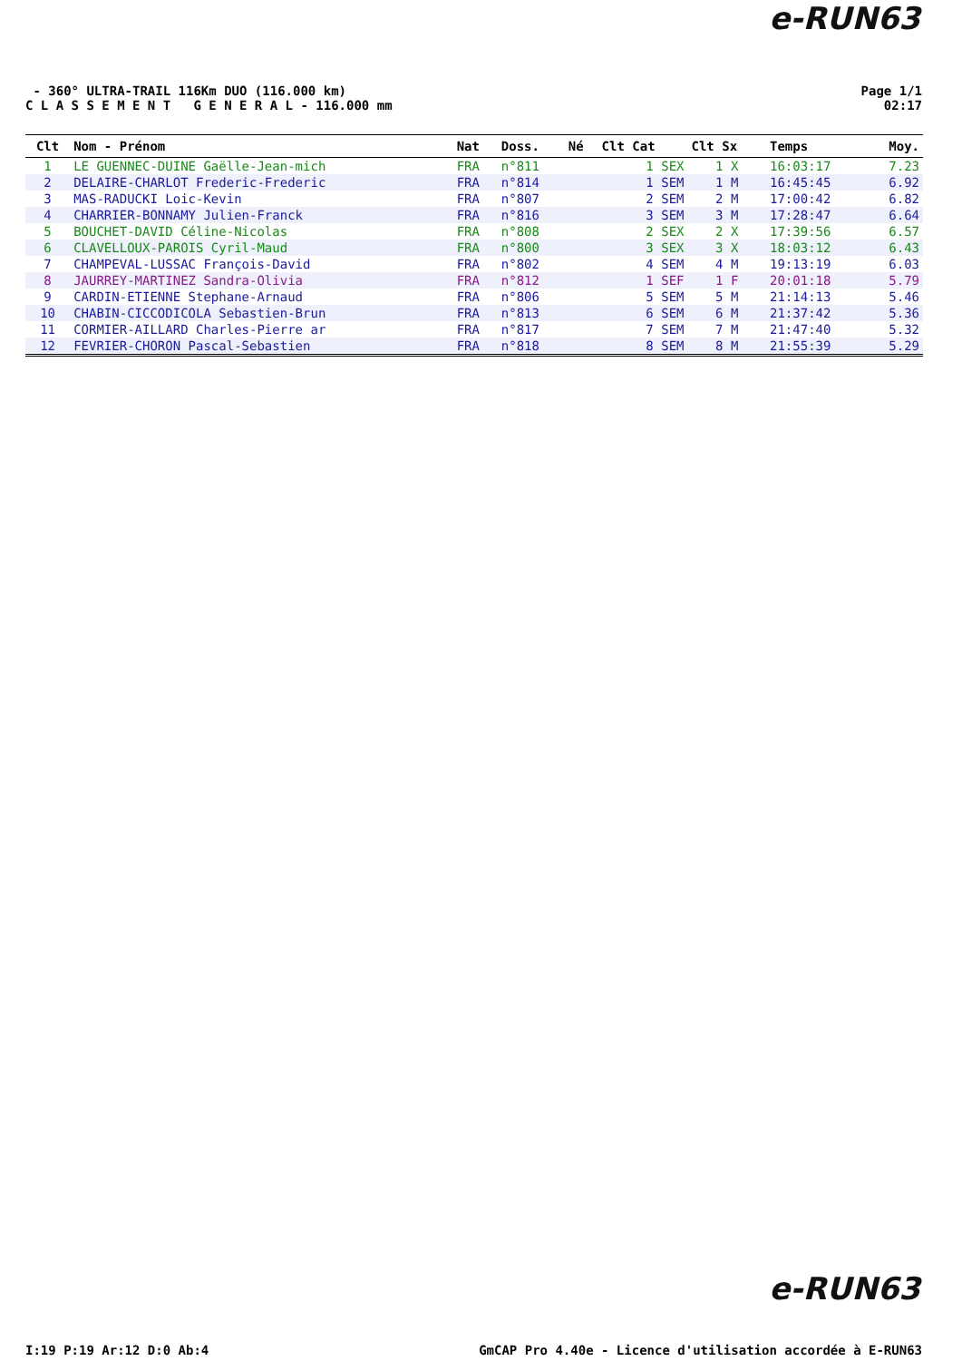e-RUN63
- 360° ULTRA-TRAIL 116Km DUO (116.000 km)
C L A S S E M E N T G E N E R A L - 116.000 mm
Page 1/1
02:17
| Clt | Nom - Prénom | Nat | Doss. | Né | Clt Cat | Clt Sx | Temps | Moy. |
| --- | --- | --- | --- | --- | --- | --- | --- | --- |
| 1 | LE GUENNEC-DUINE Gaëlle-Jean-mich | FRA | n°811 | | 1 SEX | 1 X | 16:03:17 | 7.23 |
| 2 | DELAIRE-CHARLOT Frederic-Frederic | FRA | n°814 | | 1 SEM | 1 M | 16:45:45 | 6.92 |
| 3 | MAS-RADUCKI Loic-Kevin | FRA | n°807 | | 2 SEM | 2 M | 17:00:42 | 6.82 |
| 4 | CHARRIER-BONNAMY Julien-Franck | FRA | n°816 | | 3 SEM | 3 M | 17:28:47 | 6.64 |
| 5 | BOUCHET-DAVID Céline-Nicolas | FRA | n°808 | | 2 SEX | 2 X | 17:39:56 | 6.57 |
| 6 | CLAVELLOUX-PAROIS Cyril-Maud | FRA | n°800 | | 3 SEX | 3 X | 18:03:12 | 6.43 |
| 7 | CHAMPEVAL-LUSSAC François-David | FRA | n°802 | | 4 SEM | 4 M | 19:13:19 | 6.03 |
| 8 | JAURREY-MARTINEZ Sandra-Olivia | FRA | n°812 | | 1 SEF | 1 F | 20:01:18 | 5.79 |
| 9 | CARDIN-ETIENNE Stephane-Arnaud | FRA | n°806 | | 5 SEM | 5 M | 21:14:13 | 5.46 |
| 10 | CHABIN-CICCODICOLA Sebastien-Brun | FRA | n°813 | | 6 SEM | 6 M | 21:37:42 | 5.36 |
| 11 | CORMIER-AILLARD Charles-Pierre ar | FRA | n°817 | | 7 SEM | 7 M | 21:47:40 | 5.32 |
| 12 | FEVRIER-CHORON Pascal-Sebastien | FRA | n°818 | | 8 SEM | 8 M | 21:55:39 | 5.29 |
e-RUN63
I:19 P:19 Ar:12 D:0 Ab:4 GmCAP Pro 4.40e - Licence d'utilisation accordée à E-RUN63